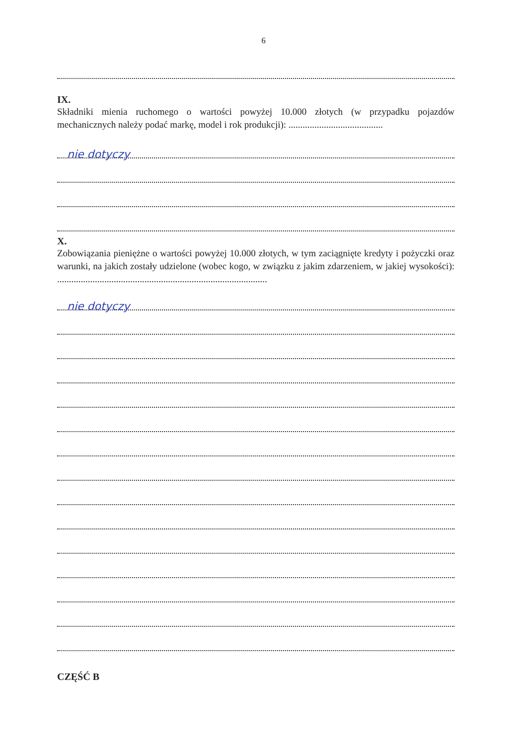6
IX.
Składniki mienia ruchomego o wartości powyżej 10.000 złotych (w przypadku pojazdów mechanicznych należy podać markę, model i rok produkcji): ........................................
nie dotyczy
X.
Zobowiązania pieniężne o wartości powyżej 10.000 złotych, w tym zaciągnięte kredyty i pożyczki oraz warunki, na jakich zostały udzielone (wobec kogo, w związku z jakim zdarzeniem, w jakiej wysokości): .........................................................................................
nie dotyczy
CZĘŚĆ B